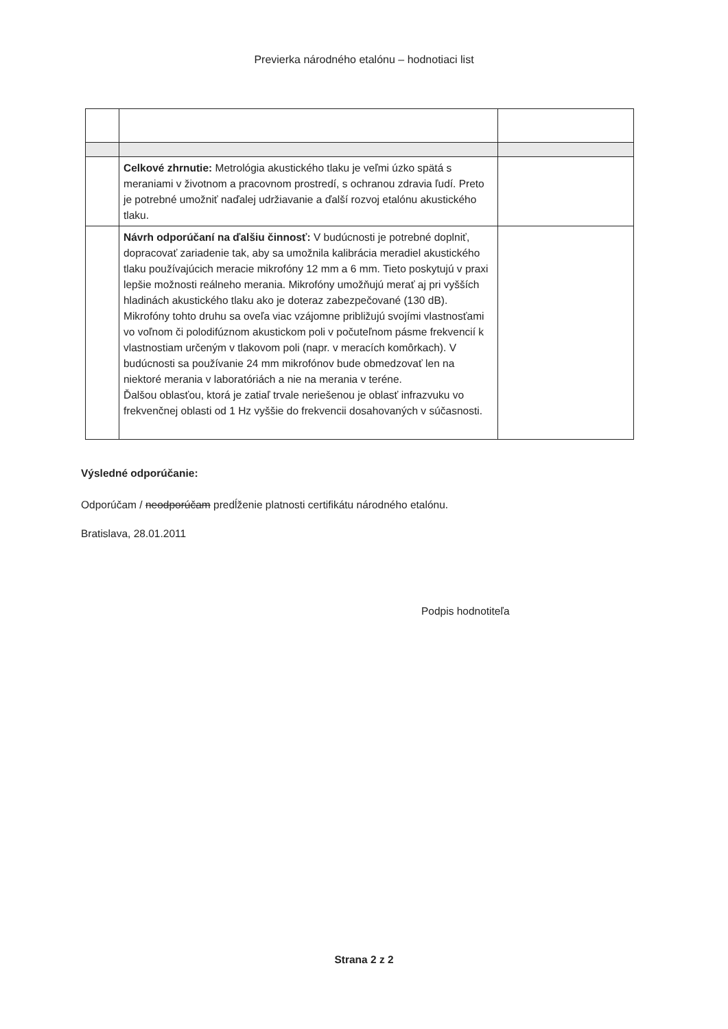Previerka národného etalónu – hodnotiaci list
| | Celkové zhrnutie: Metrológia akustického tlaku je veľmi úzko spätá s meraniami v životnom a pracovnom prostredí, s ochranou zdravia ľudí. Preto je potrebné umožniť naďalej udržiavanie a ďalší rozvoj etalónu akustického tlaku. | |
| | Návrh odporúčaní na ďalšiu činnosť: V budúcnosti je potrebné doplniť, dopracovať zariadenie tak, aby sa umožnila kalibrácia meradiel akustického tlaku používajúcich meracie mikrofóny 12 mm a 6 mm. Tieto poskytujú v praxi lepšie možnosti reálneho merania. Mikrofóny umožňujú merať aj pri vyšších hladinách akustického tlaku ako je doteraz zabezpečované (130 dB). Mikrofóny tohto druhu sa oveľa viac vzájomne približujú svojími vlastnosťami vo voľnom či polodifúznom akustickom poli v počuteľnom pásme frekvencií k vlastnostiam určeným v tlakovom poli (napr. v meracích komôrkach). V budúcnosti sa používanie 24 mm mikrofónov bude obmedzovať len na niektoré merania v laboratóriách a nie na merania v teréne. Ďalšou oblasťou, ktorá je zatiaľ trvale neriešenou je oblasť infrazvuku vo frekvenčnej oblasti od 1 Hz vyššie do frekvencii dosahovaných v súčasnosti. | |
Výsledné odporúčanie:
Odporúčam / neodporúčam predĺženie platnosti certifikátu národného etalónu.
Bratislava, 28.01.2011
Podpis hodnotiteľa
Strana 2 z 2